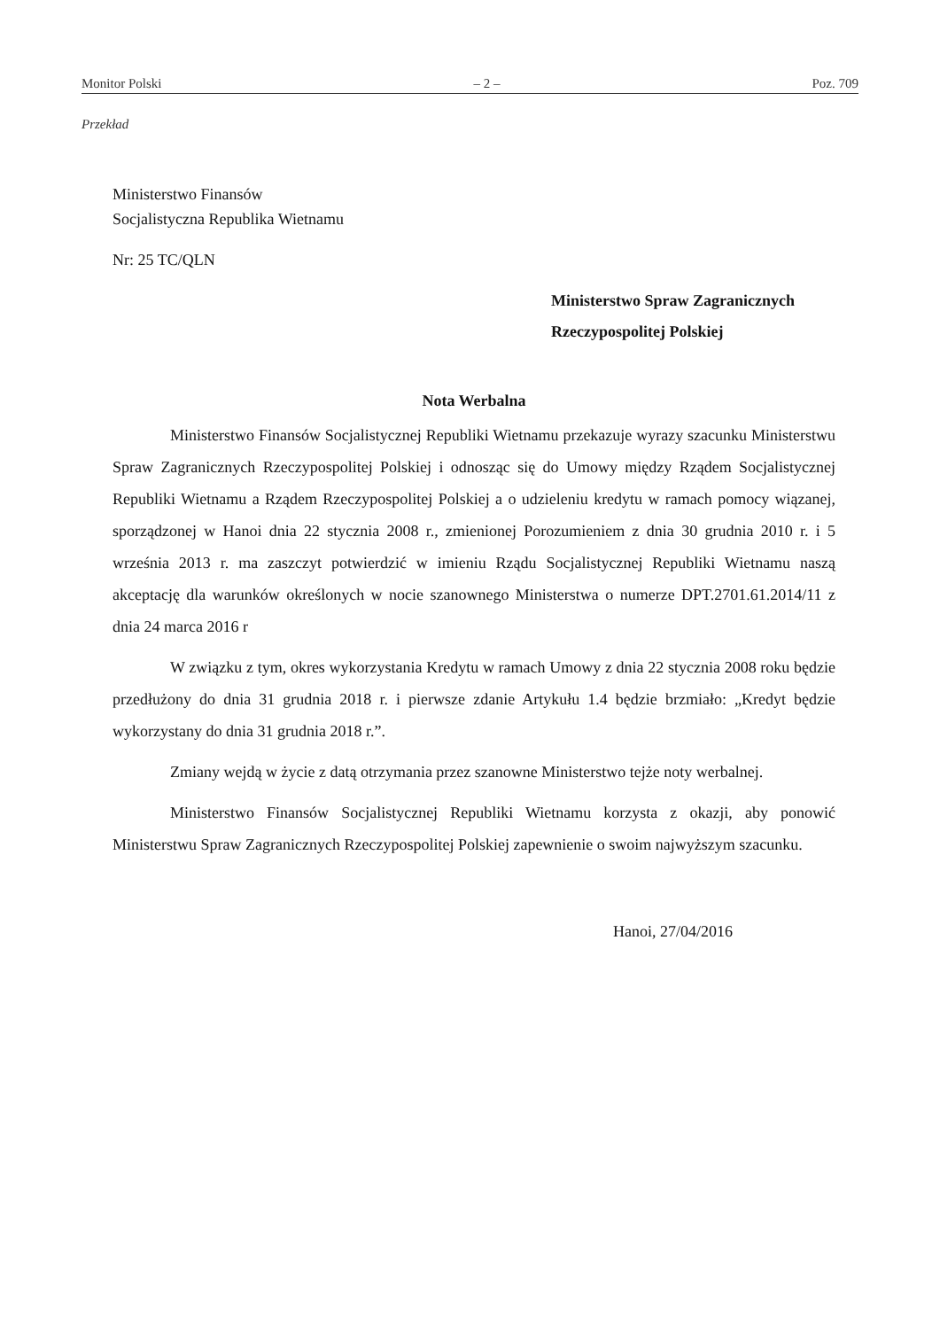Monitor Polski – 2 – Poz. 709
Przekład
Ministerstwo Finansów
Socjalistyczna Republika Wietnamu
Nr: 25 TC/QLN
Ministerstwo Spraw Zagranicznych
Rzeczypospolitej Polskiej
Nota Werbalna
Ministerstwo Finansów Socjalistycznej Republiki Wietnamu przekazuje wyrazy szacunku Ministerstwu Spraw Zagranicznych Rzeczypospolitej Polskiej i odnosząc się do Umowy między Rządem Socjalistycznej Republiki Wietnamu a Rządem Rzeczypospolitej Polskiej a o udzieleniu kredytu w ramach pomocy wiązanej, sporządzonej w Hanoi dnia 22 stycznia 2008 r., zmienionej Porozumieniem z dnia 30 grudnia 2010 r. i 5 września 2013 r. ma zaszczyt potwierdzić w imieniu Rządu Socjalistycznej Republiki Wietnamu naszą akceptację dla warunków określonych w nocie szanownego Ministerstwa o numerze DPT.2701.61.2014/11 z dnia 24 marca 2016 r
W związku z tym, okres wykorzystania Kredytu w ramach Umowy z dnia 22 stycznia 2008 roku będzie przedłużony do dnia 31 grudnia 2018 r. i pierwsze zdanie Artykułu 1.4 będzie brzmiało: „Kredyt będzie wykorzystany do dnia 31 grudnia 2018 r.”.
Zmiany wejdą w życie z datą otrzymania przez szanowne Ministerstwo tejże noty werbalnej.
Ministerstwo Finansów Socjalistycznej Republiki Wietnamu korzysta z okazji, aby ponowić Ministerstwu Spraw Zagranicznych Rzeczypospolitej Polskiej zapewnienie o swoim najwyższym szacunku.
Hanoi, 27/04/2016